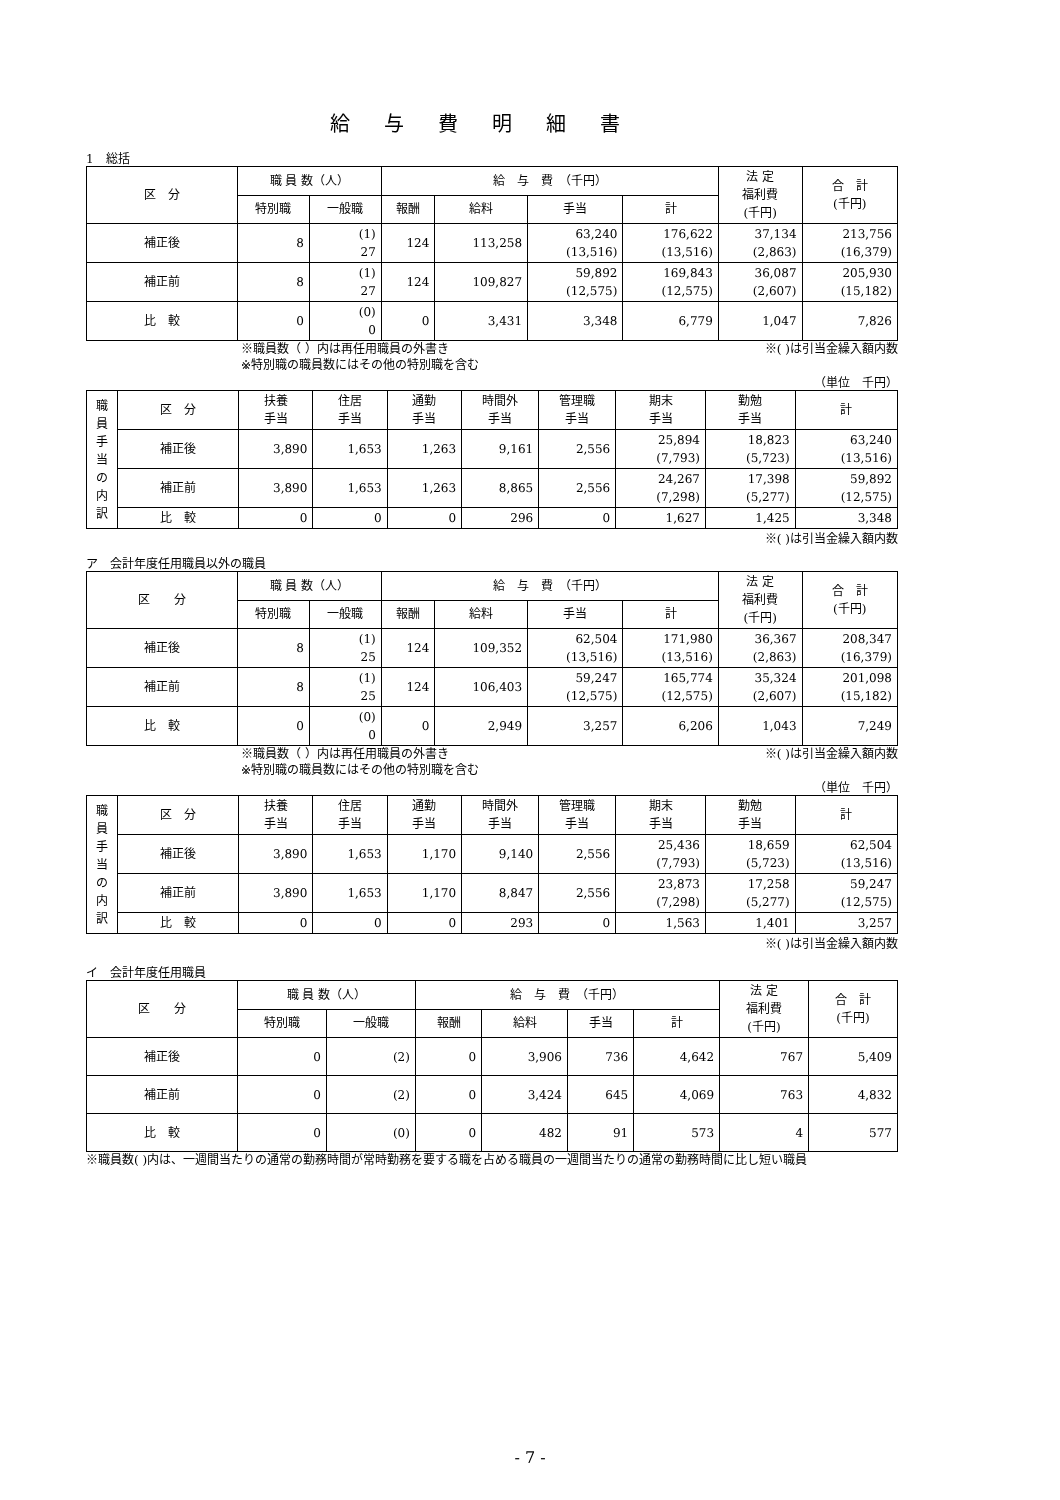給与費明細書
1　総括
| 区 分 | 職 員 数（人） | | 給 与 費 （千円） | | | | 法 定 福利費 (千円) | 合 計 (千円) |
| --- | --- | --- | --- | --- | --- | --- | --- | --- |
| | 特別職 | 一般職 | 報酬 | 給料 | 手当 | 計 | | |
| 補正後 | 8 | (1) 27 | 124 | 113,258 | 63,240 (13,516) | 176,622 (13,516) | 37,134 (2,863) | 213,756 (16,379) |
| 補正前 | 8 | (1) 27 | 124 | 109,827 | 59,892 (12,575) | 169,843 (12,575) | 36,087 (2,607) | 205,930 (15,182) |
| 比 較 | 0 | (0) 0 | 0 | 3,431 | 3,348 | 6,779 | 1,047 | 7,826 |
※職員数（ ）内は再任用職員の外書き
※特別職の職員数にはその他の特別職を含む ※( )は引当金繰入額内数
（単位　千円）
| 職員手当の内訳 | 区 分 | 扶養 手当 | 住居 手当 | 通勤 手当 | 時間外 手当 | 管理職 手当 | 期末 手当 | 勤勉 手当 | 計 |
| --- | --- | --- | --- | --- | --- | --- | --- | --- | --- |
| | 補正後 | 3,890 | 1,653 | 1,263 | 9,161 | 2,556 | 25,894 (7,793) | 18,823 (5,723) | 63,240 (13,516) |
| | 補正前 | 3,890 | 1,653 | 1,263 | 8,865 | 2,556 | 24,267 (7,298) | 17,398 (5,277) | 59,892 (12,575) |
| | 比 較 | 0 | 0 | 0 | 296 | 0 | 1,627 | 1,425 | 3,348 |
※( )は引当金繰入額内数
ア　会計年度任用職員以外の職員
| 区 分 | 職 員 数（人） | | 給 与 費 （千円） | | | | 法 定 福利費 (千円) | 合 計 (千円) |
| --- | --- | --- | --- | --- | --- | --- | --- | --- |
| | 特別職 | 一般職 | 報酬 | 給料 | 手当 | 計 | | |
| 補正後 | 8 | (1) 25 | 124 | 109,352 | 62,504 (13,516) | 171,980 (13,516) | 36,367 (2,863) | 208,347 (16,379) |
| 補正前 | 8 | (1) 25 | 124 | 106,403 | 59,247 (12,575) | 165,774 (12,575) | 35,324 (2,607) | 201,098 (15,182) |
| 比 較 | 0 | (0) 0 | 0 | 2,949 | 3,257 | 6,206 | 1,043 | 7,249 |
※職員数（ ）内は再任用職員の外書き
※特別職の職員数にはその他の特別職を含む ※( )は引当金繰入額内数
（単位　千円）
| 職員手当の内訳 | 区 分 | 扶養 手当 | 住居 手当 | 通勤 手当 | 時間外 手当 | 管理職 手当 | 期末 手当 | 勤勉 手当 | 計 |
| --- | --- | --- | --- | --- | --- | --- | --- | --- | --- |
| | 補正後 | 3,890 | 1,653 | 1,170 | 9,140 | 2,556 | 25,436 (7,793) | 18,659 (5,723) | 62,504 (13,516) |
| | 補正前 | 3,890 | 1,653 | 1,170 | 8,847 | 2,556 | 23,873 (7,298) | 17,258 (5,277) | 59,247 (12,575) |
| | 比 較 | 0 | 0 | 0 | 293 | 0 | 1,563 | 1,401 | 3,257 |
※( )は引当金繰入額内数
イ　会計年度任用職員
| 区 分 | 職 員 数（人） | | 給 与 費 （千円） | | | | 法 定 福利費 (千円) | 合 計 (千円) |
| --- | --- | --- | --- | --- | --- | --- | --- | --- |
| | 特別職 | 一般職 | 報酬 | 給料 | 手当 | 計 | | |
| 補正後 | 0 | (2) | 0 | 3,906 | 736 | 4,642 | 767 | 5,409 |
| 補正前 | 0 | (2) | 0 | 3,424 | 645 | 4,069 | 763 | 4,832 |
| 比 較 | 0 | (0) | 0 | 482 | 91 | 573 | 4 | 577 |
※職員数( )内は、一週間当たりの通常の勤務時間が常時勤務を要する職を占める職員の一週間当たりの通常の勤務時間に比し短い職員
- 7 -